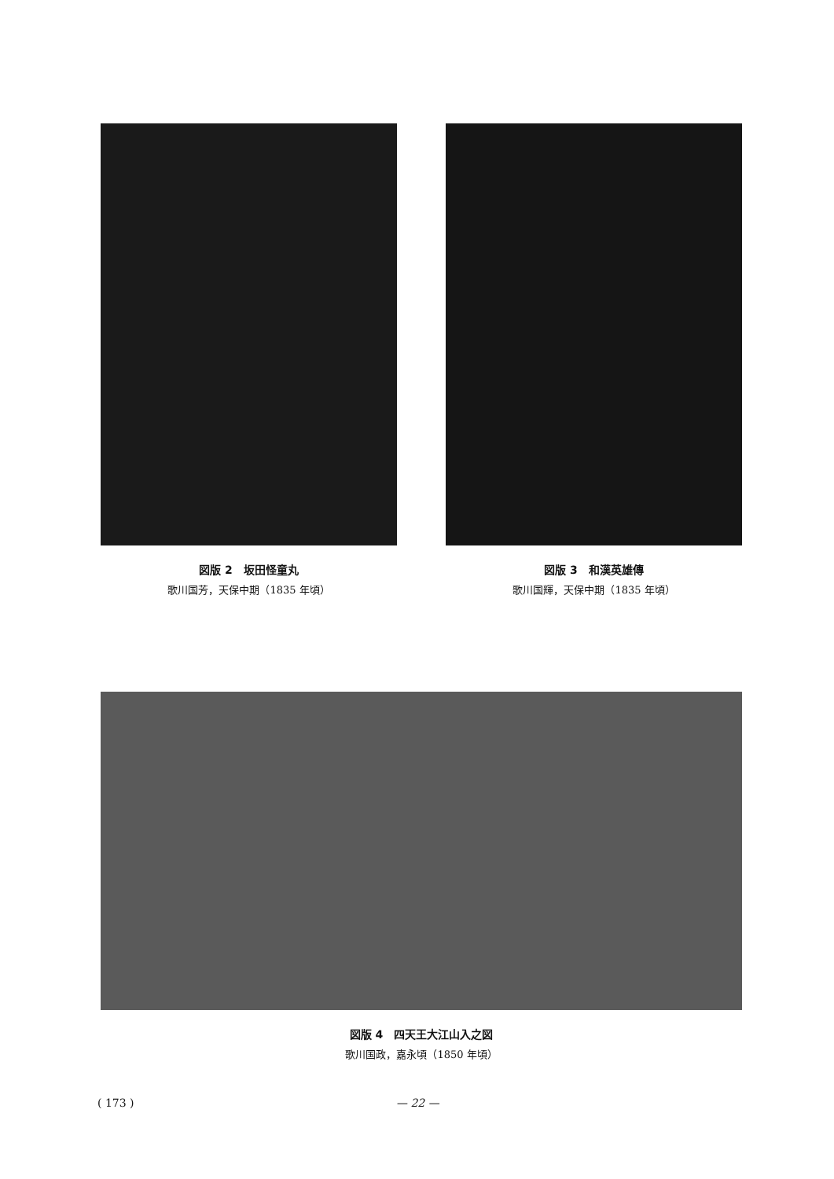図版 2　坂田怪童丸
歌川国芳，天保中期（1835 年頃）
図版 3　和漢英雄傳
歌川国輝，天保中期（1835 年頃）
図版 4　四天王大江山入之図
歌川国政，嘉永頃（1850 年頃）
( 173 ) — 22 —